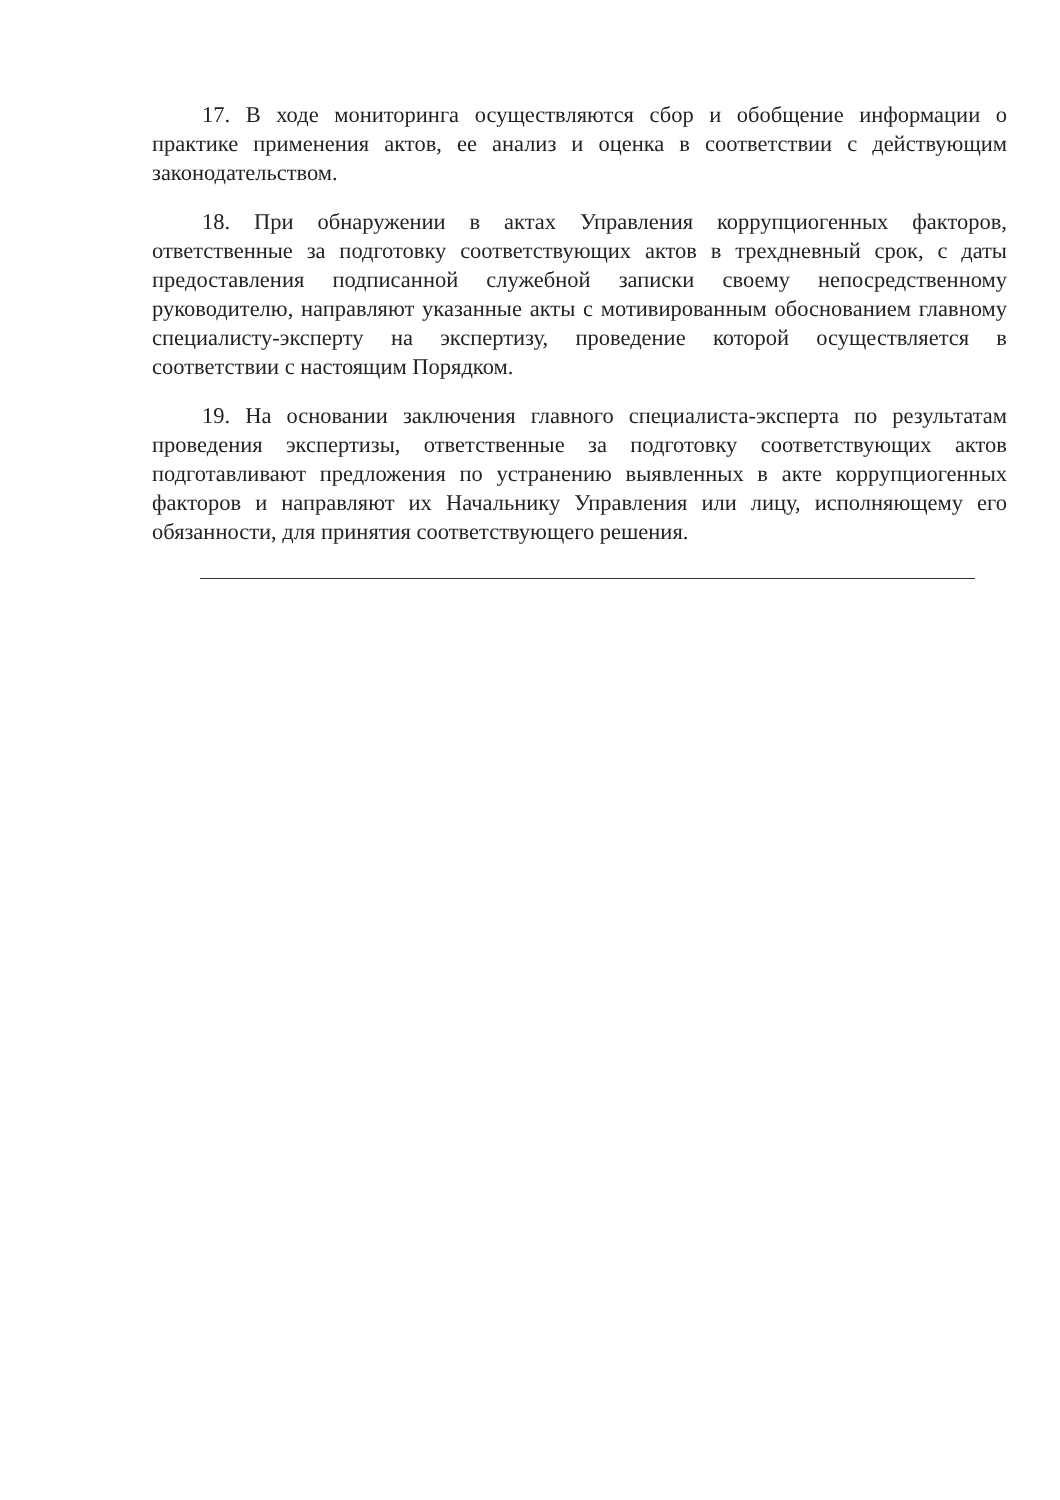17. В ходе мониторинга осуществляются сбор и обобщение информации о практике применения актов, ее анализ и оценка в соответствии с действующим законодательством.
18. При обнаружении в актах Управления коррупциогенных факторов, ответственные за подготовку соответствующих актов в трехдневный срок, с даты предоставления подписанной служебной записки своему непосредственному руководителю, направляют указанные акты с мотивированным обоснованием главному специалисту-эксперту на экспертизу, проведение которой осуществляется в соответствии с настоящим Порядком.
19. На основании заключения главного специалиста-эксперта по результатам проведения экспертизы, ответственные за подготовку соответствующих актов подготавливают предложения по устранению выявленных в акте коррупциогенных факторов и направляют их Начальнику Управления или лицу, исполняющему его обязанности, для принятия соответствующего решения.